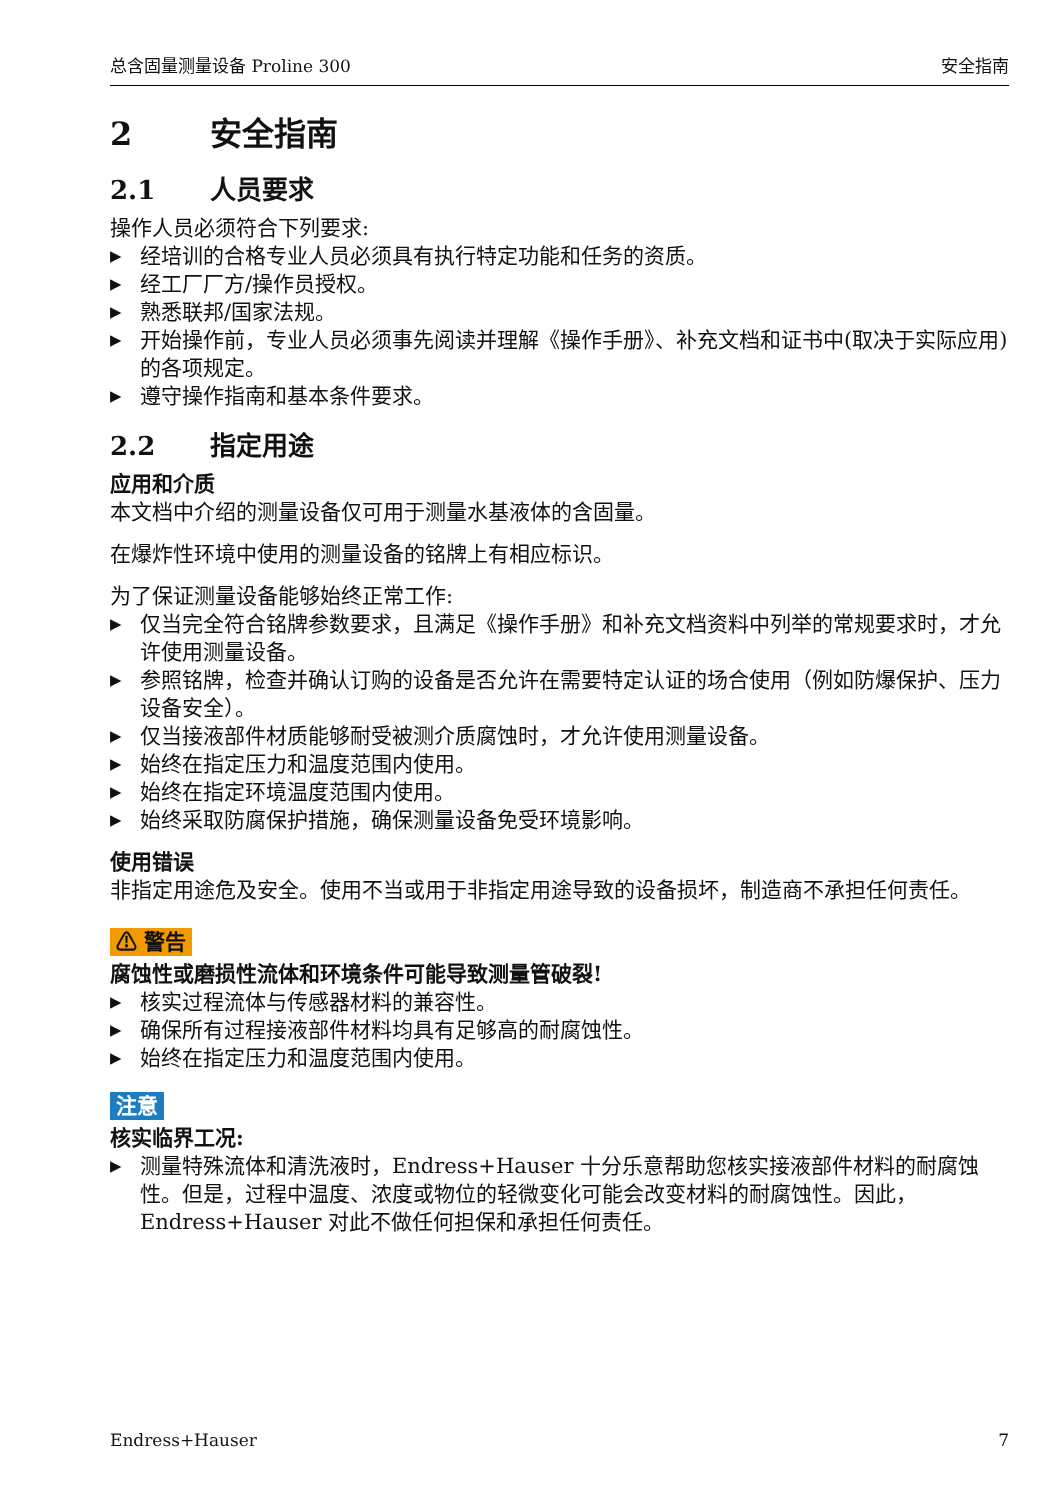总含固量测量设备 Proline 300 安全指南
2 安全指南
2.1 人员要求
操作人员必须符合下列要求:
▶ 经培训的合格专业人员必须具有执行特定功能和任务的资质。
▶ 经工厂厂方/操作员授权。
▶ 熟悉联邦/国家法规。
▶ 开始操作前，专业人员必须事先阅读并理解《操作手册》、补充文档和证书中(取决于实际应用)的各项规定。
▶ 遵守操作指南和基本条件要求。
2.2 指定用途
应用和介质
本文档中介绍的测量设备仅可用于测量水基液体的含固量。
在爆炸性环境中使用的测量设备的铭牌上有相应标识。
为了保证测量设备能够始终正常工作:
▶ 仅当完全符合铭牌参数要求，且满足《操作手册》和补充文档资料中列举的常规要求时，才允许使用测量设备。
▶ 参照铭牌，检查并确认订购的设备是否允许在需要特定认证的场合使用（例如防爆保护、压力设备安全）。
▶ 仅当接液部件材质能够耐受被测介质腐蚀时，才允许使用测量设备。
▶ 始终在指定压力和温度范围内使用。
▶ 始终在指定环境温度范围内使用。
▶ 始终采取防腐保护措施，确保测量设备免受环境影响。
使用错误
非指定用途危及安全。使用不当或用于非指定用途导致的设备损坏，制造商不承担任何责任。
⚠ 警告
腐蚀性或磨损性流体和环境条件可能导致测量管破裂!
▶ 核实过程流体与传感器材料的兼容性。
▶ 确保所有过程接液部件材料均具有足够高的耐腐蚀性。
▶ 始终在指定压力和温度范围内使用。
注意
核实临界工况:
▶ 测量特殊流体和清洗液时，Endress+Hauser 十分乐意帮助您核实接液部件材料的耐腐蚀性。但是，过程中温度、浓度或物位的轻微变化可能会改变材料的耐腐蚀性。因此，Endress+Hauser 对此不做任何担保和承担任何责任。
Endress+Hauser 7